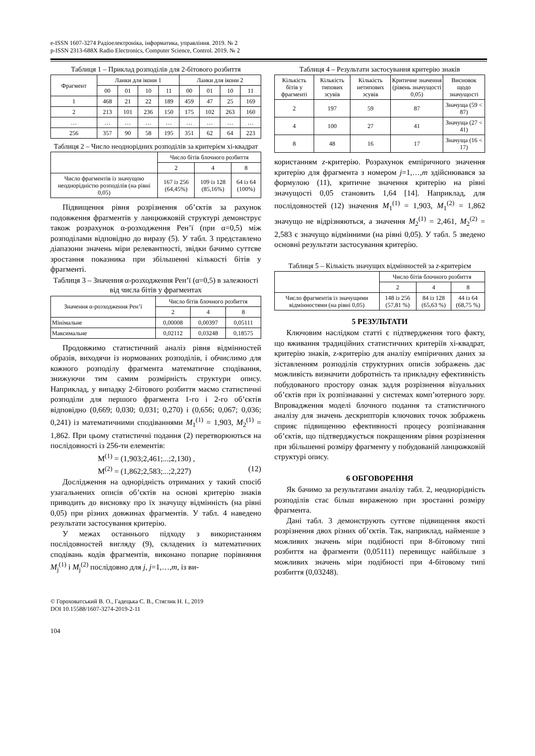e-ISSN 1607-3274 Радіоелектроніка, інформатика, управління. 2019. № 2
p-ISSN 2313-688X Radio Electronics, Computer Science, Control. 2019. № 2
Таблиця 1 – Приклад розподілів для 2-бітового розбиття
| Фрагмент | Ланки для ікони 1 | | | | Ланки для ікони 2 | | | |
| --- | --- | --- | --- | --- | --- | --- | --- | --- |
| | 00 | 01 | 10 | 11 | 00 | 01 | 10 | 11 |
| 1 | 468 | 21 | 22 | 189 | 459 | 47 | 25 | 169 |
| 2 | 213 | 101 | 236 | 150 | 175 | 102 | 263 | 160 |
| … | … | … | … | … | … | … | … | … |
| 256 | 357 | 90 | 58 | 195 | 351 | 62 | 64 | 223 |
Таблиця 2 – Число неоднорідних розподілів за критерієм хі-квадрат
| | Число бітів блочного розбиття | | |
| | 2 | 4 | 8 |
| Число фрагментів із значущою неоднорідністю розподілів (на рівні 0,05) | 167 із 256 (64,45%) | 109 із 128 (85,16%) | 64 із 64 (100%) |
Підвищення рівня розрізнення об’єктів за рахунок подовження фрагментів у ланцюжковій структурі демонструє також розрахунок α-розходження Рен’ї (при α=0,5) між розподілами відповідно до виразу (5). У табл. 3 представлено діапазони значень міри релевантності, звідки бачимо суттєве зростання показника при збільшенні кількості бітів у фрагменті.
Таблиця 3 – Значення α-розходження Рен’ї (α=0,5) в залежності від числа бітів у фрагментах
| Значення α-розходження Рен’ї | Число бітів блочного розбиття | | |
| | 2 | 4 | 8 |
| Мінімальне | 0,00008 | 0,00397 | 0,05111 |
| Максимальне | 0,02112 | 0,03248 | 0,18575 |
Продовжимо статистичний аналіз рівня відмінностей образів, виходячи із нормованих розподілів, і обчислимо для кожного розподілу фрагмента математичне сподівання, знижуючи тим самим розмірність структури опису. Наприклад, у випадку 2-бітового розбиття маємо статистичні розподіли для першого фрагмента 1-го і 2-го об’єктів відповідно (0,669; 0,030; 0,031; 0,270) і (0,656; 0,067; 0,036; 0,241) із математичними сподіваннями M<sub>1</sub><sup>(1)</sup> = 1,903, M<sub>2</sub><sup>(1)</sup> = 1,862. При цьому статистичні подання (2) перетворюються на послідовності із 256-ти елементів:
M<sup>(1)</sup> = (1,903;2,461;...;2,130) ,
M<sup>(2)</sup> = (1,862;2,583;...;2,227) (12)
Дослідження на однорідність отриманих у такий спосіб узагальнених описів об’єктів на основі критерію знаків приводить до висновку про їх значущу відмінність (на рівні 0,05) при різних довжинах фрагментів. У табл. 4 наведено результати застосування критерію.
У межах останнього підходу з використанням послідовностей вигляду (9), складених із математичних сподівань кодів фрагментів, виконано попарне порівняння M<sub>j</sub><sup>(1)</sup> і M<sub>j</sub><sup>(2)</sup> послідовно для j, j=1,…,m, із ви-
Таблиця 4 – Результати застосування критерію знаків
| Кількість бітів у фрагменті | Кількість типових зсувів | Кількість нетипових зсувів | Критичне значення (рівень значущості 0,05) | Висновок щодо значущості |
| 2 | 197 | 59 | 87 | Значуща (59 < 87) |
| 4 | 100 | 27 | 41 | Значуща (27 < 41) |
| 8 | 48 | 16 | 17 | Значуща (16 < 17) |
користанням z-критерію. Розрахунок емпіричного значення критерію для фрагмента з номером j=1,…,m здійснювався за формулою (11), критичне значення критерію на рівні значущості 0,05 становить 1,64 [14]. Наприклад, для послідовностей (12) значення M<sub>1</sub><sup>(1)</sup> = 1,903, M<sub>1</sub><sup>(2)</sup> = 1,862 значущо не відрізняються, а значення M<sub>2</sub><sup>(1)</sup> = 2,461, M<sub>2</sub><sup>(2)</sup> = 2,583 є значущо відмінними (на рівні 0,05). У табл. 5 зведено основні результати застосування критерію.
Таблиця 5 – Кількість значущих відмінностей за z-критерієм
| | Число бітів блочного розбиття | | |
| | 2 | 4 | 8 |
| Число фрагментів із значущими відмінностями (на рівні 0,05) | 148 із 256 (57,81 %) | 84 із 128 (65,63 %) | 44 із 64 (68,75 %) |
5 РЕЗУЛЬТАТИ
Ключовим наслідком статті є підтвердження того факту, що вживання традиційних статистичних критеріїв хі-квадрат, критерію знаків, z-критерію для аналізу емпіричних даних за зіставленням розподілів структурних описів зображень дає можливість визначити добротність та прикладну ефективність побудованого простору ознак задля розрізнення візуальних об’єктів при їх розпізнаванні у системах комп’ютерного зору. Впровадження моделі блочного подання та статистичного аналізу для значень дескрипторів ключових точок зображень сприяє підвищенню ефективності процесу розпізнавання об’єктів, що підтверджується покращенням рівня розрізнення при збільшенні розміру фрагменту у побудованій ланцюжковій структурі опису.
6 ОБГОВОРЕННЯ
Як бачимо за результатами аналізу табл. 2, неоднорідність розподілів стає більш вираженою при зростанні розміру фрагмента.
Дані табл. 3 демонструють суттєве підвищення якості розрізнення двох різних об’єктів. Так, наприклад, найменше з можливих значень міри подібності при 8-бітовому типі розбиття на фрагменти (0,05111) перевищує найбільше з можливих значень міри подібності при 4-бітовому типі розбиття (0,03248).
© Гороховатський В. О., Гадецька С. В., Стяглик Н. І., 2019
DOI 10.15588/1607-3274-2019-2-11
104